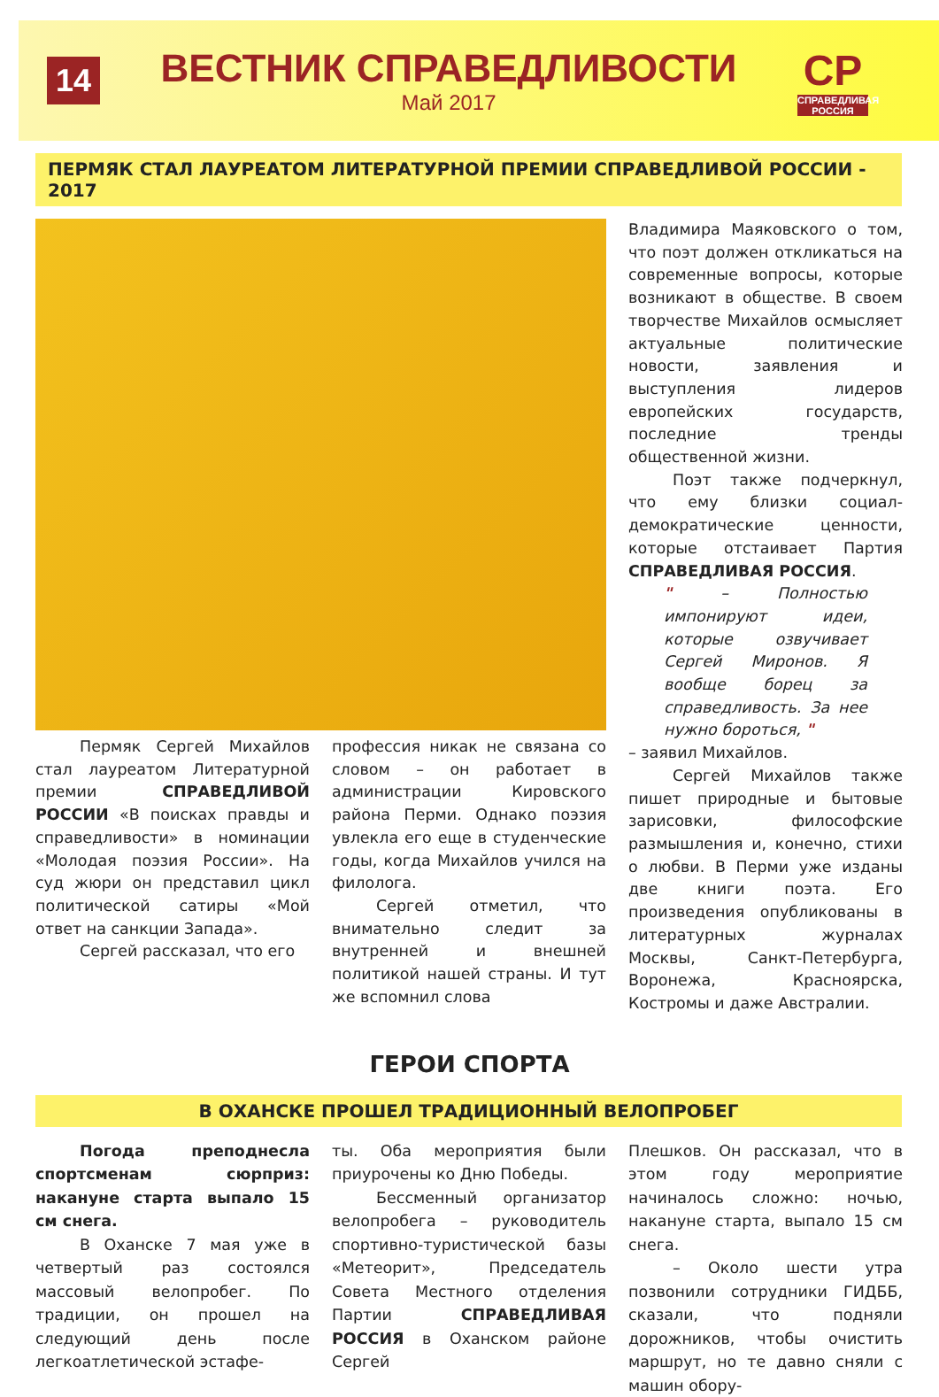14
ВЕСТНИК СПРАВЕДЛИВОСТИ
Май 2017
СР
СПРАВЕДЛИВАЯ РОССИЯ
ПЕРМЯК СТАЛ ЛАУРЕАТОМ ЛИТЕРАТУРНОЙ ПРЕМИИ СПРАВЕДЛИВОЙ РОССИИ - 2017
Пермяк Сергей Михайлов стал лауреатом Литературной премии СПРАВЕДЛИВОЙ РОССИИ «В поисках правды и справедливости» в номинации «Молодая поэзия России». На суд жюри он представил цикл политической сатиры «Мой ответ на санкции Запада».
Сергей рассказал, что его
профессия никак не связана со словом – он работает в администрации Кировского района Перми. Однако поэзия увлекла его еще в студенческие годы, когда Михайлов учился на филолога.
Сергей отметил, что внимательно следит за внутренней и внешней политикой нашей страны. И тут же вспомнил слова
Владимира Маяковского о том, что поэт должен откликаться на современные вопросы, которые возникают в обществе. В своем творчестве Михайлов осмысляет актуальные политические новости, заявления и выступления лидеров европейских государств, последние тренды общественной жизни.
Поэт также подчеркнул, что ему близки социал-демократические ценности, которые отстаивает Партия СПРАВЕДЛИВАЯ РОССИЯ.
" – Полностью импонируют идеи, которые озвучивает Сергей Миронов. Я вообще борец за справедливость. За нее нужно бороться, "
– заявил Михайлов.
Сергей Михайлов также пишет природные и бытовые зарисовки, философские размышления и, конечно, стихи о любви. В Перми уже изданы две книги поэта. Его произведения опубликованы в литературных журналах Москвы, Санкт-Петербурга, Воронежа, Красноярска, Костромы и даже Австралии.
ГЕРОИ СПОРТА
В ОХАНСКЕ ПРОШЕЛ ТРАДИЦИОННЫЙ ВЕЛОПРОБЕГ
Погода преподнесла спортсменам сюрприз: накануне старта выпало 15 см снега.
В Оханске 7 мая уже в четвертый раз состоялся массовый велопробег. По традиции, он прошел на следующий день после легкоатлетической эстафе-
ты. Оба мероприятия были приурочены ко Дню Победы.
Бессменный организатор велопробега – руководитель спортивно-туристической базы «Метеорит», Председатель Совета Местного отделения Партии СПРАВЕДЛИВАЯ РОССИЯ в Оханском районе Сергей
Плешков. Он рассказал, что в этом году мероприятие начиналось сложно: ночью, накануне старта, выпало 15 см снега.
– Около шести утра позвонили сотрудники ГИДББ, сказали, что подняли дорожников, чтобы очистить маршрут, но те давно сняли с машин обору-